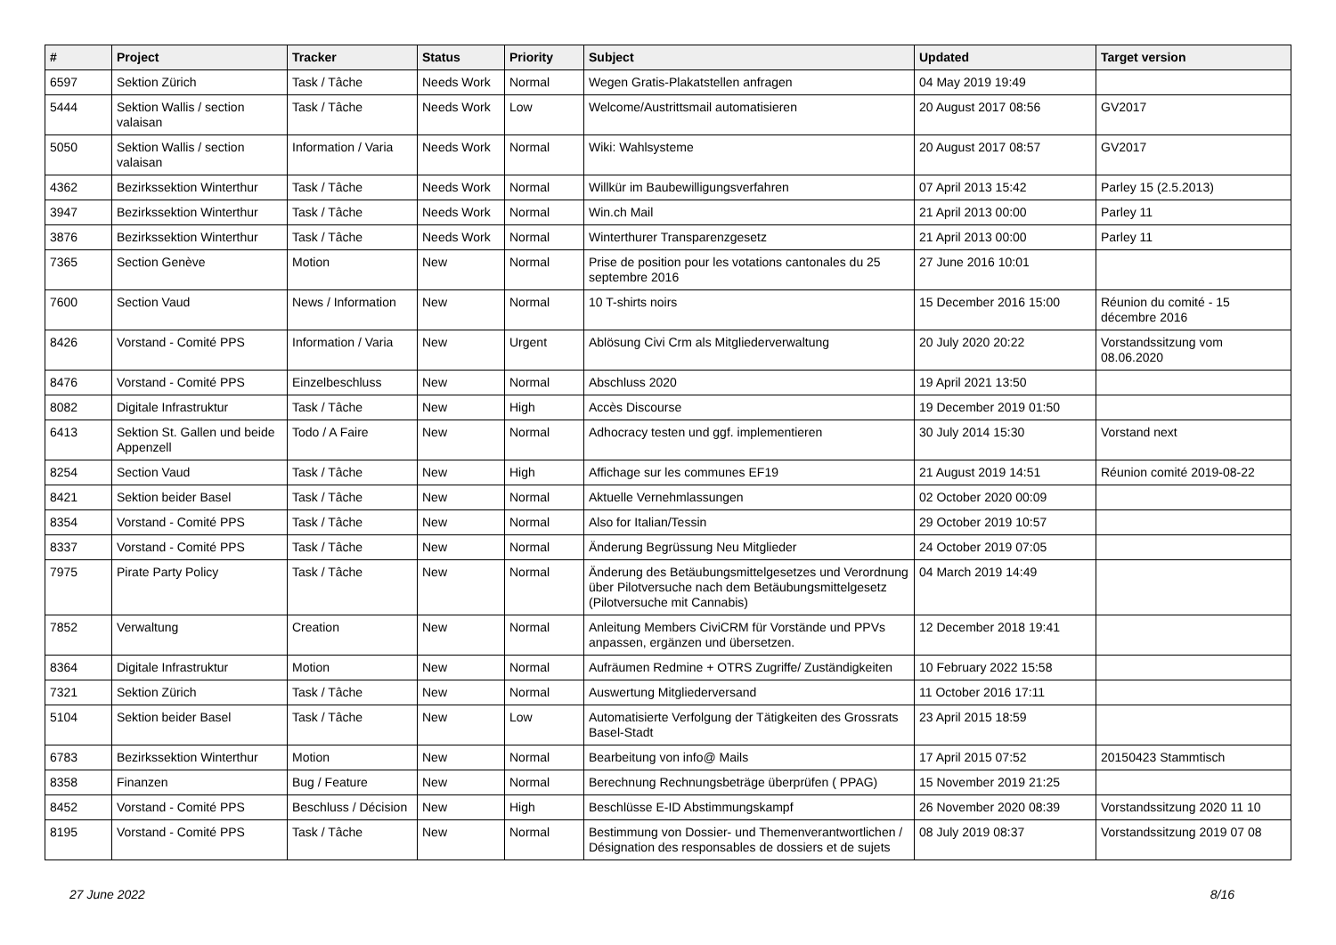| # | Project | Tracker | Status | Priority | Subject | Updated | Target version |
| --- | --- | --- | --- | --- | --- | --- | --- |
| 6597 | Sektion Zürich | Task / Tâche | Needs Work | Normal | Wegen Gratis-Plakatstellen anfragen | 04 May 2019 19:49 | |
| 5444 | Sektion Wallis / section valaisan | Task / Tâche | Needs Work | Low | Welcome/Austrittsmail automatisieren | 20 August 2017 08:56 | GV2017 |
| 5050 | Sektion Wallis / section valaisan | Information / Varia | Needs Work | Normal | Wiki: Wahlsysteme | 20 August 2017 08:57 | GV2017 |
| 4362 | Bezirkssektion Winterthur | Task / Tâche | Needs Work | Normal | Willkür im Baubewilligungsverfahren | 07 April 2013 15:42 | Parley 15 (2.5.2013) |
| 3947 | Bezirkssektion Winterthur | Task / Tâche | Needs Work | Normal | Win.ch Mail | 21 April 2013 00:00 | Parley 11 |
| 3876 | Bezirkssektion Winterthur | Task / Tâche | Needs Work | Normal | Winterthurer Transparenzgesetz | 21 April 2013 00:00 | Parley 11 |
| 7365 | Section Genève | Motion | New | Normal | Prise de position pour les votations cantonales du 25 septembre 2016 | 27 June 2016 10:01 | |
| 7600 | Section Vaud | News / Information | New | Normal | 10 T-shirts noirs | 15 December 2016 15:00 | Réunion du comité - 15 décembre 2016 |
| 8426 | Vorstand - Comité PPS | Information / Varia | New | Urgent | Ablösung Civi Crm als Mitgliederverwaltung | 20 July 2020 20:22 | Vorstandssitzung vom 08.06.2020 |
| 8476 | Vorstand - Comité PPS | Einzelbeschluss | New | Normal | Abschluss 2020 | 19 April 2021 13:50 | |
| 8082 | Digitale Infrastruktur | Task / Tâche | New | High | Accès Discourse | 19 December 2019 01:50 | |
| 6413 | Sektion St. Gallen und beide Appenzell | Todo / A Faire | New | Normal | Adhocracy testen und ggf. implementieren | 30 July 2014 15:30 | Vorstand next |
| 8254 | Section Vaud | Task / Tâche | New | High | Affichage sur les communes EF19 | 21 August 2019 14:51 | Réunion comité 2019-08-22 |
| 8421 | Sektion beider Basel | Task / Tâche | New | Normal | Aktuelle Vernehmlassungen | 02 October 2020 00:09 | |
| 8354 | Vorstand - Comité PPS | Task / Tâche | New | Normal | Also for Italian/Tessin | 29 October 2019 10:57 | |
| 8337 | Vorstand - Comité PPS | Task / Tâche | New | Normal | Änderung Begrüssung Neu Mitglieder | 24 October 2019 07:05 | |
| 7975 | Pirate Party Policy | Task / Tâche | New | Normal | Änderung des Betäubungsmittelgesetzes und Verordnung über Pilotversuche nach dem Betäubungsmittelgesetz (Pilotversuche mit Cannabis) | 04 March 2019 14:49 | |
| 7852 | Verwaltung | Creation | New | Normal | Anleitung Members CiviCRM für Vorstände und PPVs anpassen, ergänzen und übersetzen. | 12 December 2018 19:41 | |
| 8364 | Digitale Infrastruktur | Motion | New | Normal | Aufräumen Redmine + OTRS Zugriffe/ Zuständigkeiten | 10 February 2022 15:58 | |
| 7321 | Sektion Zürich | Task / Tâche | New | Normal | Auswertung Mitgliederversand | 11 October 2016 17:11 | |
| 5104 | Sektion beider Basel | Task / Tâche | New | Low | Automatisierte Verfolgung der Tätigkeiten des Grossrats Basel-Stadt | 23 April 2015 18:59 | |
| 6783 | Bezirkssektion Winterthur | Motion | New | Normal | Bearbeitung von info@ Mails | 17 April 2015 07:52 | 20150423 Stammtisch |
| 8358 | Finanzen | Bug / Feature | New | Normal | Berechnung Rechnungsbeträge überprüfen ( PPAG) | 15 November 2019 21:25 | |
| 8452 | Vorstand - Comité PPS | Beschluss / Décision | New | High | Beschlüsse E-ID Abstimmungskampf | 26 November 2020 08:39 | Vorstandssitzung 2020 11 10 |
| 8195 | Vorstand - Comité PPS | Task / Tâche | New | Normal | Bestimmung von Dossier- und Themenverantwortlichen / Désignation des responsables de dossiers et de sujets | 08 July 2019 08:37 | Vorstandssitzung 2019 07 08 |
27 June 2022 8/16